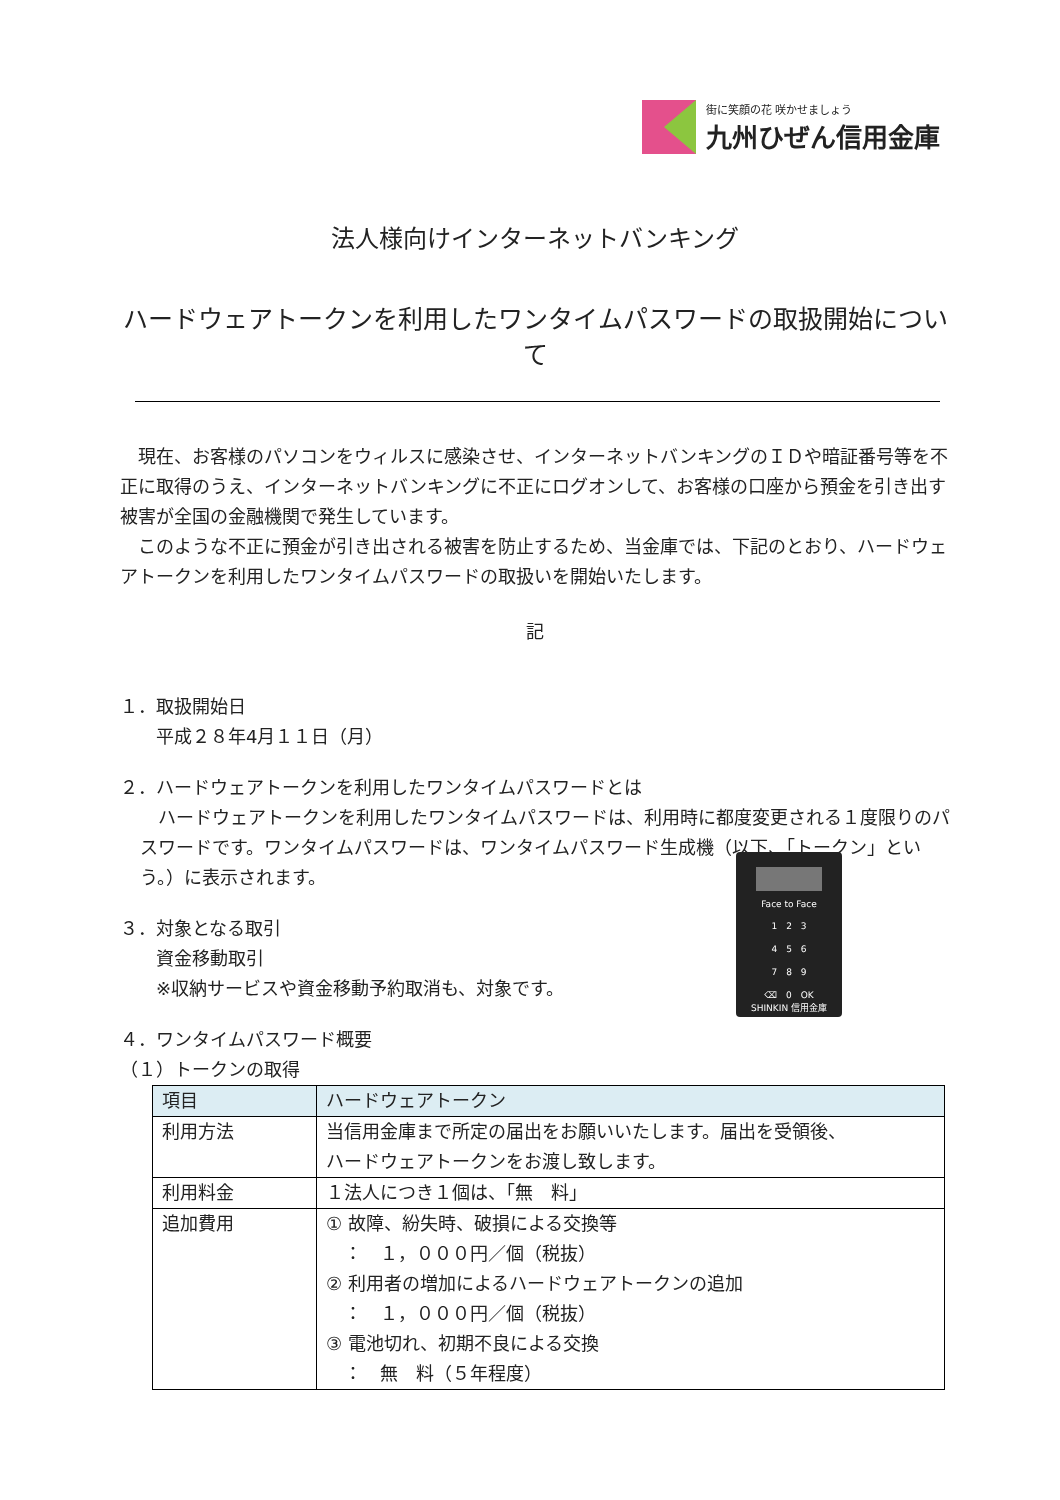街に笑顔の花 咲かせましょう
九州ひぜん信用金庫
法人様向けインターネットバンキング
ハードウェアトークンを利用したワンタイムパスワードの取扱開始について
　現在、お客様のパソコンをウィルスに感染させ、インターネットバンキングのＩＤや暗証番号等を不正に取得のうえ、インターネットバンキングに不正にログオンして、お客様の口座から預金を引き出す被害が全国の金融機関で発生しています。
　このような不正に預金が引き出される被害を防止するため、当金庫では、下記のとおり、ハードウェアトークンを利用したワンタイムパスワードの取扱いを開始いたします。
記
１．取扱開始日
　　平成２８年4月１１日（月）
２．ハードウェアトークンを利用したワンタイムパスワードとは
　ハードウェアトークンを利用したワンタイムパスワードは、利用時に都度変更される１度限りのパスワードです。ワンタイムパスワードは、ワンタイムパスワード生成機（以下、「トークン」という。）に表示されます。
３．対象となる取引
　　資金移動取引
　　※収納サービスや資金移動予約取消も、対象です。
Face to Face
1　2　3
4　5　6
7　8　9
⌫　0　OK
SHINKIN 信用金庫
４．ワンタイムパスワード概要
（１）トークンの取得
| 項目 | ハードウェアトークン |
| --- | --- |
| 利用方法 | 当信用金庫まで所定の届出をお願いいたします。届出を受領後、 ハードウェアトークンをお渡し致します。 |
| 利用料金 | １法人につき１個は、「無 料」 |
| 追加費用 | ① 故障、紛失時、破損による交換等 ： １，０００円／個（税抜） ② 利用者の増加によるハードウェアトークンの追加 ： １，０００円／個（税抜） ③ 電池切れ、初期不良による交換 ： 無 料（５年程度） |